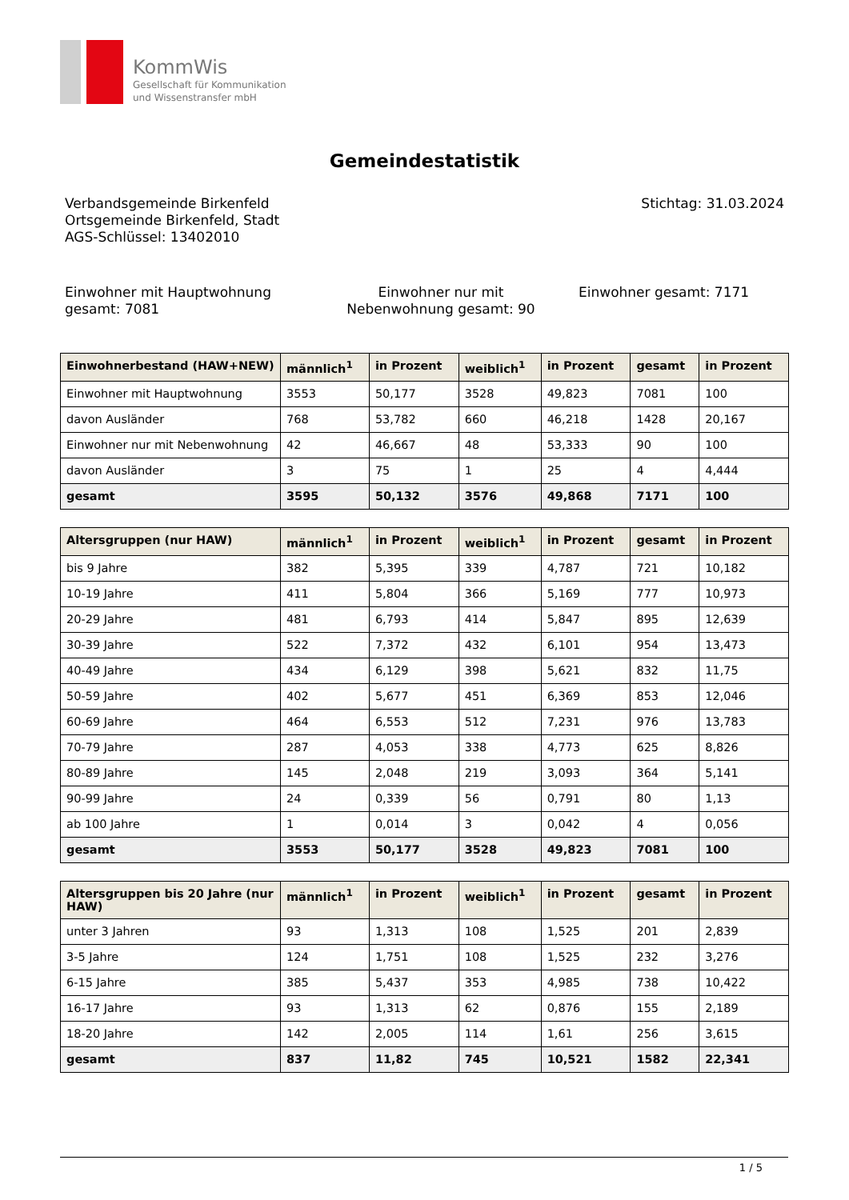KommWis
Gesellschaft für Kommunikation
und Wissenstransfer mbH
Gemeindestatistik
Verbandsgemeinde Birkenfeld
Ortsgemeinde Birkenfeld, Stadt
AGS-Schlüssel: 13402010
Stichtag: 31.03.2024
Einwohner mit Hauptwohnung gesamt: 7081
Einwohner nur mit Nebenwohnung gesamt: 90
Einwohner gesamt: 7171
| Einwohnerbestand (HAW+NEW) | männlich<sup>1</sup> | in Prozent | weiblich<sup>1</sup> | in Prozent | gesamt | in Prozent |
| --- | --- | --- | --- | --- | --- | --- |
| Einwohner mit Hauptwohnung | 3553 | 50,177 | 3528 | 49,823 | 7081 | 100 |
| davon Ausländer | 768 | 53,782 | 660 | 46,218 | 1428 | 20,167 |
| Einwohner nur mit Nebenwohnung | 42 | 46,667 | 48 | 53,333 | 90 | 100 |
| davon Ausländer | 3 | 75 | 1 | 25 | 4 | 4,444 |
| gesamt | 3595 | 50,132 | 3576 | 49,868 | 7171 | 100 |
| Altersgruppen (nur HAW) | männlich<sup>1</sup> | in Prozent | weiblich<sup>1</sup> | in Prozent | gesamt | in Prozent |
| --- | --- | --- | --- | --- | --- | --- |
| bis 9 Jahre | 382 | 5,395 | 339 | 4,787 | 721 | 10,182 |
| 10-19 Jahre | 411 | 5,804 | 366 | 5,169 | 777 | 10,973 |
| 20-29 Jahre | 481 | 6,793 | 414 | 5,847 | 895 | 12,639 |
| 30-39 Jahre | 522 | 7,372 | 432 | 6,101 | 954 | 13,473 |
| 40-49 Jahre | 434 | 6,129 | 398 | 5,621 | 832 | 11,75 |
| 50-59 Jahre | 402 | 5,677 | 451 | 6,369 | 853 | 12,046 |
| 60-69 Jahre | 464 | 6,553 | 512 | 7,231 | 976 | 13,783 |
| 70-79 Jahre | 287 | 4,053 | 338 | 4,773 | 625 | 8,826 |
| 80-89 Jahre | 145 | 2,048 | 219 | 3,093 | 364 | 5,141 |
| 90-99 Jahre | 24 | 0,339 | 56 | 0,791 | 80 | 1,13 |
| ab 100 Jahre | 1 | 0,014 | 3 | 0,042 | 4 | 0,056 |
| gesamt | 3553 | 50,177 | 3528 | 49,823 | 7081 | 100 |
| Altersgruppen bis 20 Jahre (nur HAW) | männlich<sup>1</sup> | in Prozent | weiblich<sup>1</sup> | in Prozent | gesamt | in Prozent |
| --- | --- | --- | --- | --- | --- | --- |
| unter 3 Jahren | 93 | 1,313 | 108 | 1,525 | 201 | 2,839 |
| 3-5 Jahre | 124 | 1,751 | 108 | 1,525 | 232 | 3,276 |
| 6-15 Jahre | 385 | 5,437 | 353 | 4,985 | 738 | 10,422 |
| 16-17 Jahre | 93 | 1,313 | 62 | 0,876 | 155 | 2,189 |
| 18-20 Jahre | 142 | 2,005 | 114 | 1,61 | 256 | 3,615 |
| gesamt | 837 | 11,82 | 745 | 10,521 | 1582 | 22,341 |
1 / 5